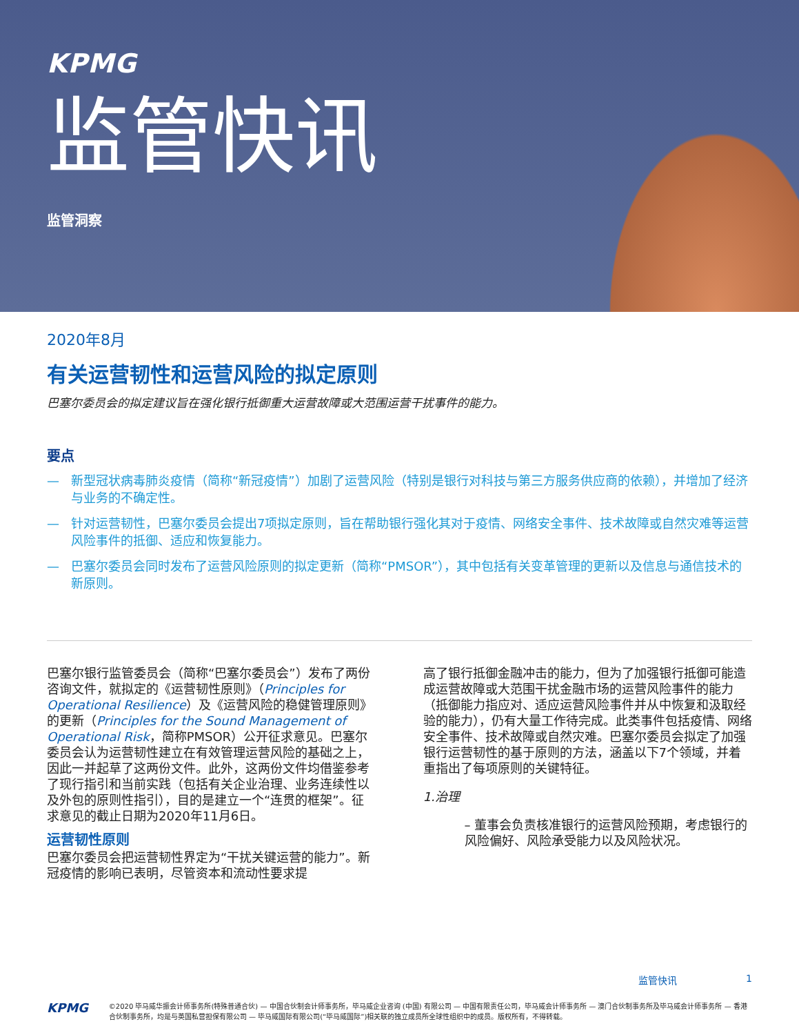KPMG
监管快讯
监管洞察
2020年8月
有关运营韧性和运营风险的拟定原则
巴塞尔委员会的拟定建议旨在强化银行抵御重大运营故障或大范围运营干扰事件的能力。
要点
— 新型冠状病毒肺炎疫情（简称“新冠疫情”）加剧了运营风险（特别是银行对科技与第三方服务供应商的依赖），并增加了经济与业务的不确定性。
— 针对运营韧性，巴塞尔委员会提出7项拟定原则，旨在帮助银行强化其对于疫情、网络安全事件、技术故障或自然灾难等运营风险事件的抵御、适应和恢复能力。
— 巴塞尔委员会同时发布了运营风险原则的拟定更新（简称“PMSOR”），其中包括有关变革管理的更新以及信息与通信技术的新原则。
巴塞尔银行监管委员会（简称“巴塞尔委员会”）发布了两份咨询文件，就拟定的《运营韧性原则》（Principles for Operational Resilience）及《运营风险的稳健管理原则》的更新（Principles for the Sound Management of Operational Risk，简称PMSOR）公开征求意见。巴塞尔委员会认为运营韧性建立在有效管理运营风险的基础之上，因此一并起草了这两份文件。此外，这两份文件均借鉴参考了现行指引和当前实践（包括有关企业治理、业务连续性以及外包的原则性指引），目的是建立一个“连贯的框架”。征求意见的截止日期为2020年11月6日。
运营韧性原则
巴塞尔委员会把运营韧性界定为“干扰关键运营的能力”。新冠疫情的影响已表明，尽管资本和流动性要求提
高了银行抵御金融冲击的能力，但为了加强银行抵御可能造成运营故障或大范围干扰金融市场的运营风险事件的能力（抵御能力指应对、适应运营风险事件并从中恢复和汲取经验的能力），仍有大量工作待完成。此类事件包括疫情、网络安全事件、技术故障或自然灾难。巴塞尔委员会拟定了加强银行运营韧性的基于原则的方法，涵盖以下7个领域，并着重指出了每项原则的关键特征。
1.治理
– 董事会负责核准银行的运营风险预期，考虑银行的风险偏好、风险承受能力以及风险状况。
监管快讯 1
KPMG
©2020 毕马威华振会计师事务所(特殊普通合伙) — 中国合伙制会计师事务所，毕马威企业咨询 (中国) 有限公司 — 中国有限责任公司，毕马威会计师事务所 — 澳门合伙制事务所及毕马威会计师事务所 — 香港合伙制事务所，均是与英国私营担保有限公司 — 毕马威国际有限公司(“毕马威国际”)相关联的独立成员所全球性组织中的成员。版权所有，不得转载。